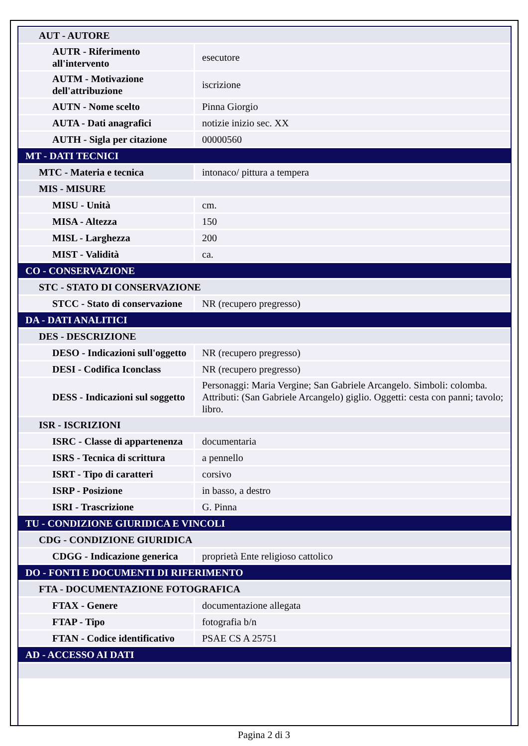| AUT - AUTORE | |
| AUTR - Riferimento all'intervento | esecutore |
| AUTM - Motivazione dell'attribuzione | iscrizione |
| AUTN - Nome scelto | Pinna Giorgio |
| AUTA - Dati anagrafici | notizie inizio sec. XX |
| AUTH - Sigla per citazione | 00000560 |
| MT - DATI TECNICI | |
| MTC - Materia e tecnica | intonaco/ pittura a tempera |
| MIS - MISURE | |
| MISU - Unità | cm. |
| MISA - Altezza | 150 |
| MISL - Larghezza | 200 |
| MIST - Validità | ca. |
| CO - CONSERVAZIONE | |
| STC - STATO DI CONSERVAZIONE | |
| STCC - Stato di conservazione | NR (recupero pregresso) |
| DA - DATI ANALITICI | |
| DES - DESCRIZIONE | |
| DESO - Indicazioni sull'oggetto | NR (recupero pregresso) |
| DESI - Codifica Iconclass | NR (recupero pregresso) |
| DESS - Indicazioni sul soggetto | Personaggi: Maria Vergine; San Gabriele Arcangelo. Simboli: colomba. Attributi: (San Gabriele Arcangelo) giglio. Oggetti: cesta con panni; tavolo; libro. |
| ISR - ISCRIZIONI | |
| ISRC - Classe di appartenenza | documentaria |
| ISRS - Tecnica di scrittura | a pennello |
| ISRT - Tipo di caratteri | corsivo |
| ISRP - Posizione | in basso, a destro |
| ISRI - Trascrizione | G. Pinna |
| TU - CONDIZIONE GIURIDICA E VINCOLI | |
| CDG - CONDIZIONE GIURIDICA | |
| CDGG - Indicazione generica | proprietà Ente religioso cattolico |
| DO - FONTI E DOCUMENTI DI RIFERIMENTO | |
| FTA - DOCUMENTAZIONE FOTOGRAFICA | |
| FTAX - Genere | documentazione allegata |
| FTAP - Tipo | fotografia b/n |
| FTAN - Codice identificativo | PSAE CS A 25751 |
| AD - ACCESSO AI DATI | |
Pagina 2 di 3